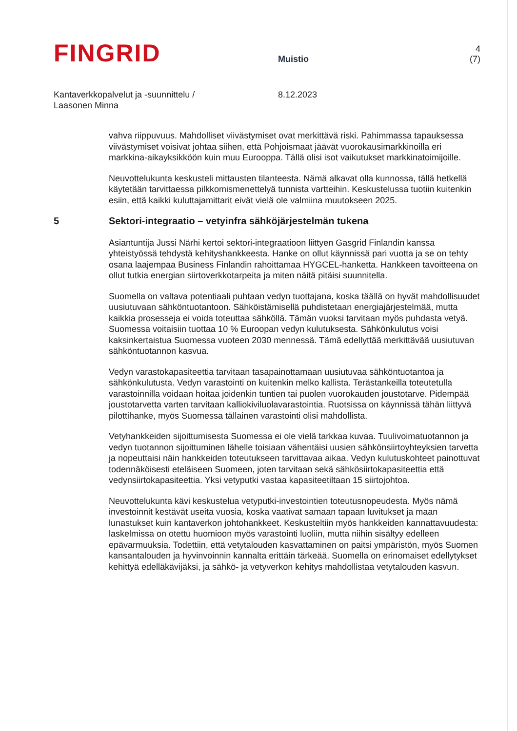FINGRID
Muistio
4 (7)
Kantaverkkopalvelut ja -suunnittelu /
Laasonen Minna
8.12.2023
vahva riippuvuus. Mahdolliset viivästymiset ovat merkittävä riski. Pahimmassa tapauksessa viivästymiset voisivat johtaa siihen, että Pohjoismaat jäävät vuorokausimarkkinoilla eri markkina-aikayksikköön kuin muu Eurooppa. Tällä olisi isot vaikutukset markkinatoimijoille.
Neuvottelukunta keskusteli mittausten tilanteesta. Nämä alkavat olla kunnossa, tällä hetkellä käytetään tarvittaessa pilkkomismenettelyä tunnista vartteihin. Keskustelussa tuotiin kuitenkin esiin, että kaikki kuluttajamittarit eivät vielä ole valmiina muutokseen 2025.
5 Sektori-integraatio – vetyinfra sähköjärjestelmän tukena
Asiantuntija Jussi Närhi kertoi sektori-integraatioon liittyen Gasgrid Finlandin kanssa yhteistyössä tehdystä kehityshankkeesta. Hanke on ollut käynnissä pari vuotta ja se on tehty osana laajempaa Business Finlandin rahoittamaa HYGCEL-hanketta. Hankkeen tavoitteena on ollut tutkia energian siirtoverkkotarpeita ja miten näitä pitäisi suunnitella.
Suomella on valtava potentiaali puhtaan vedyn tuottajana, koska täällä on hyvät mahdollisuudet uusiutuvaan sähköntuotantoon. Sähköistämisellä puhdistetaan energiajärjestelmää, mutta kaikkia prosesseja ei voida toteuttaa sähköllä. Tämän vuoksi tarvitaan myös puhdasta vetyä. Suomessa voitaisiin tuottaa 10 % Euroopan vedyn kulutuksesta. Sähkönkulutus voisi kaksinkertaistua Suomessa vuoteen 2030 mennessä. Tämä edellyttää merkittävää uusiutuvan sähköntuotannon kasvua.
Vedyn varastokapasiteettia tarvitaan tasapainottamaan uusiutuvaa sähköntuotantoa ja sähkönkulutusta. Vedyn varastointi on kuitenkin melko kallista. Terästankeilla toteutetulla varastoinnilla voidaan hoitaa joidenkin tuntien tai puolen vuorokauden joustotarve. Pidempää joustotarvetta varten tarvitaan kalliokiviluolavarastointia. Ruotsissa on käynnissä tähän liittyvä pilottihanke, myös Suomessa tällainen varastointi olisi mahdollista.
Vetyhankkeiden sijoittumisesta Suomessa ei ole vielä tarkkaa kuvaa. Tuulivoimatuotannon ja vedyn tuotannon sijoittuminen lähelle toisiaan vähentäisi uusien sähkönsiirtoyhteyksien tarvetta ja nopeuttaisi näin hankkeiden toteutukseen tarvittavaa aikaa. Vedyn kulutuskohteet painottuvat todennäköisesti eteläiseen Suomeen, joten tarvitaan sekä sähkösiirtokapasiteettia että vedynsiirtokapasiteettia. Yksi vetyputki vastaa kapasiteetiltaan 15 siirtojohtoa.
Neuvottelukunta kävi keskustelua vetyputki-investointien toteutusnopeudesta. Myös nämä investoinnit kestävät useita vuosia, koska vaativat samaan tapaan luvitukset ja maan lunastukset kuin kantaverkon johtohankkeet. Keskusteltiin myös hankkeiden kannattavuudesta: laskelmissa on otettu huomioon myös varastointi luoliin, mutta niihin sisältyy edelleen epävarmuuksia. Todettiin, että vetytalouden kasvattaminen on paitsi ympäristön, myös Suomen kansantalouden ja hyvinvoinnin kannalta erittäin tärkeää. Suomella on erinomaiset edellytykset kehittyä edelläkävijäksi, ja sähkö- ja vetyverkon kehitys mahdollistaa vetytalouden kasvun.